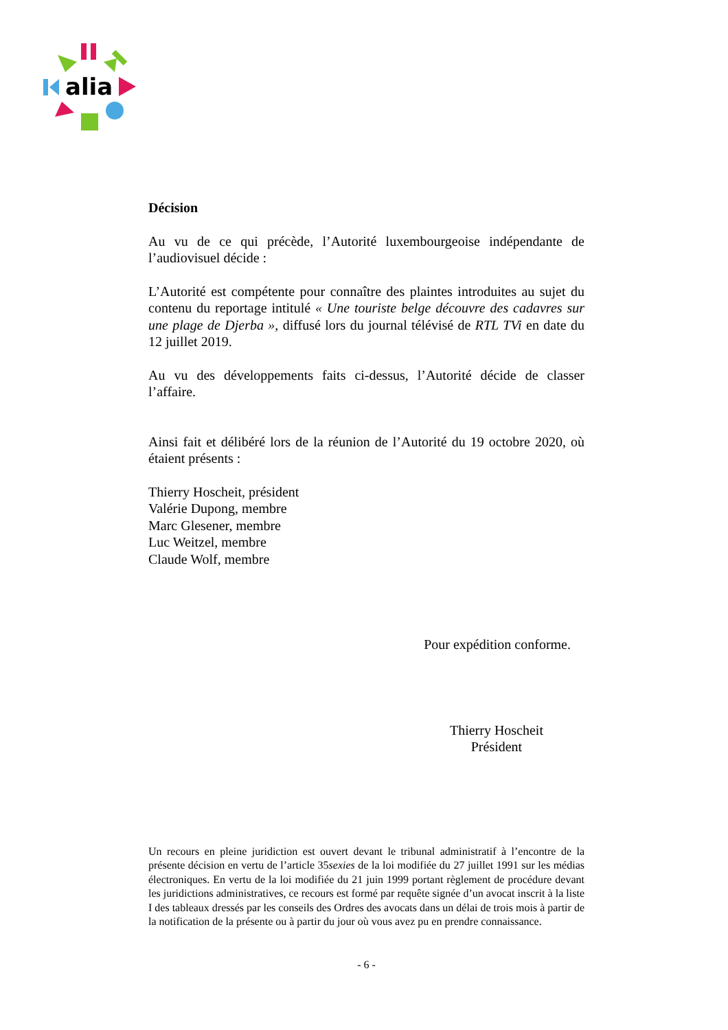alia
Décision
Au vu de ce qui précède, l’Autorité luxembourgeoise indépendante de l’audiovisuel décide :
L’Autorité est compétente pour connaître des plaintes introduites au sujet du contenu du reportage intitulé « Une touriste belge découvre des cadavres sur une plage de Djerba », diffusé lors du journal télévisé de RTL TVi en date du 12 juillet 2019.
Au vu des développements faits ci-dessus, l’Autorité décide de classer l’affaire.
Ainsi fait et délibéré lors de la réunion de l’Autorité du 19 octobre 2020, où étaient présents :
Thierry Hoscheit, président
Valérie Dupong, membre
Marc Glesener, membre
Luc Weitzel, membre
Claude Wolf, membre
Pour expédition conforme.
Thierry Hoscheit
Président
Un recours en pleine juridiction est ouvert devant le tribunal administratif à l’encontre de la présente décision en vertu de l’article 35sexies de la loi modifiée du 27 juillet 1991 sur les médias électroniques. En vertu de la loi modifiée du 21 juin 1999 portant règlement de procédure devant les juridictions administratives, ce recours est formé par requête signée d’un avocat inscrit à la liste I des tableaux dressés par les conseils des Ordres des avocats dans un délai de trois mois à partir de la notification de la présente ou à partir du jour où vous avez pu en prendre connaissance.
- 6 -